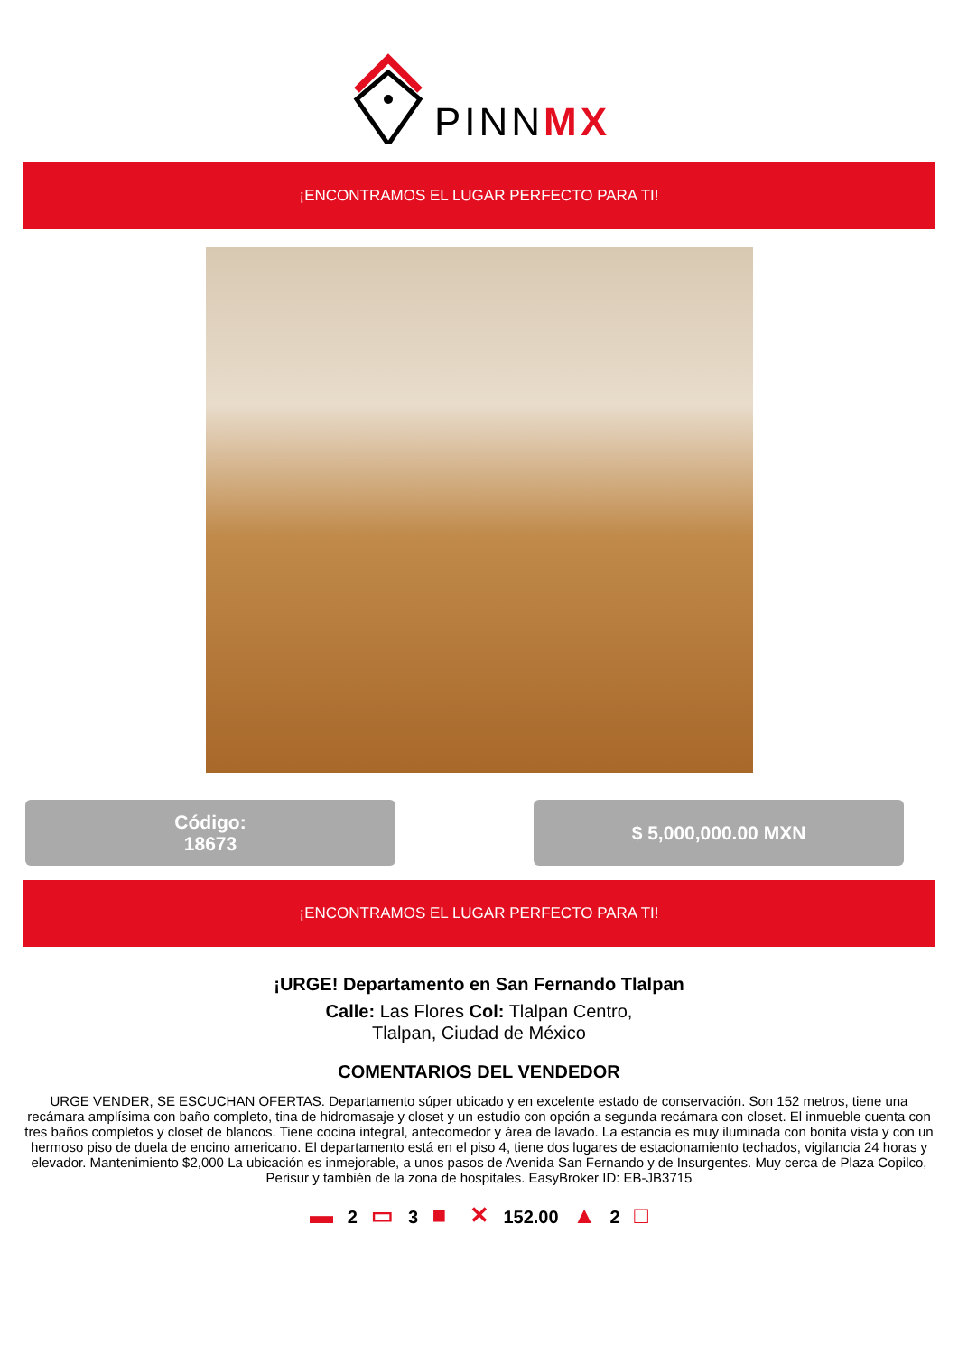PINNMX
¡ENCONTRAMOS EL LUGAR PERFECTO PARA TI!
Código:
18673
$ 5,000,000.00 MXN
¡ENCONTRAMOS EL LUGAR PERFECTO PARA TI!
¡URGE! Departamento en San Fernando Tlalpan
Calle: Las Flores Col: Tlalpan Centro,
Tlalpan, Ciudad de México
COMENTARIOS DEL VENDEDOR
URGE VENDER, SE ESCUCHAN OFERTAS. Departamento súper ubicado y en excelente estado de conservación. Son 152 metros, tiene una recámara amplísima con baño completo, tina de hidromasaje y closet y un estudio con opción a segunda recámara con closet. El inmueble cuenta con tres baños completos y closet de blancos. Tiene cocina integral, antecomedor y área de lavado. La estancia es muy iluminada con bonita vista y con un hermoso piso de duela de encino americano. El departamento está en el piso 4, tiene dos lugares de estacionamiento techados, vigilancia 24 horas y elevador. Mantenimiento $2,000 La ubicación es inmejorable, a unos pasos de Avenida San Fernando y de Insurgentes. Muy cerca de Plaza Copilco, Perisur y también de la zona de hospitales. EasyBroker ID: EB-JB3715
▬ 2 ▭ 3 ■ ✕ 152.00 ▲ 2 □